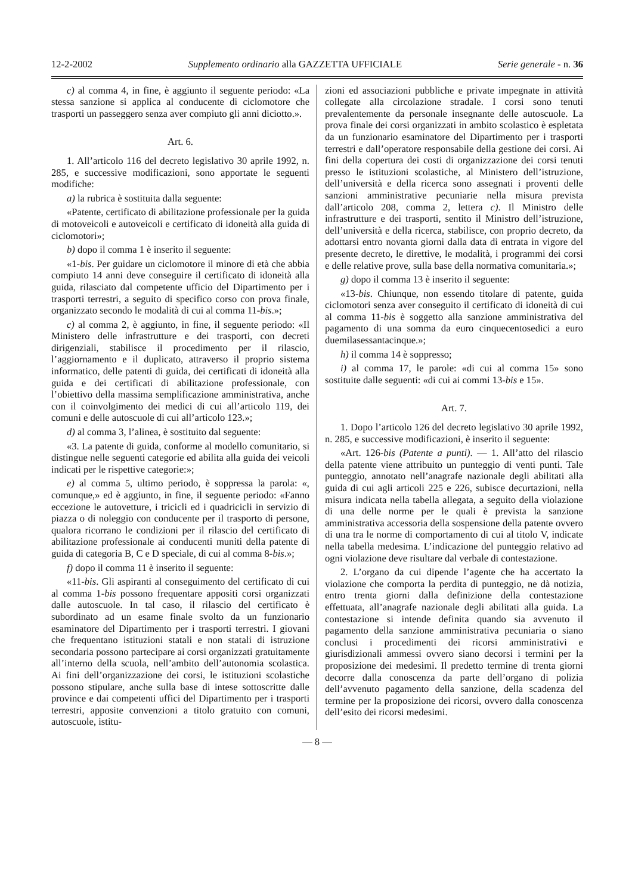12-2-2002 Supplemento ordinario alla GAZZETTA UFFICIALE Serie generale - n. 36
c) al comma 4, in fine, è aggiunto il seguente periodo: «La stessa sanzione si applica al conducente di ciclomotore che trasporti un passeggero senza aver compiuto gli anni diciotto.».
Art. 6.
1. All’articolo 116 del decreto legislativo 30 aprile 1992, n. 285, e successive modificazioni, sono apportate le seguenti modifiche:
a) la rubrica è sostituita dalla seguente:
«Patente, certificato di abilitazione professionale per la guida di motoveicoli e autoveicoli e certificato di idoneità alla guida di ciclomotori»;
b) dopo il comma 1 è inserito il seguente:
«1-bis. Per guidare un ciclomotore il minore di età che abbia compiuto 14 anni deve conseguire il certificato di idoneità alla guida, rilasciato dal competente ufficio del Dipartimento per i trasporti terrestri, a seguito di specifico corso con prova finale, organizzato secondo le modalità di cui al comma 11-bis.»;
c) al comma 2, è aggiunto, in fine, il seguente periodo: «Il Ministero delle infrastrutture e dei trasporti, con decreti dirigenziali, stabilisce il procedimento per il rilascio, l’aggiornamento e il duplicato, attraverso il proprio sistema informatico, delle patenti di guida, dei certificati di idoneità alla guida e dei certificati di abilitazione professionale, con l’obiettivo della massima semplificazione amministrativa, anche con il coinvolgimento dei medici di cui all’articolo 119, dei comuni e delle autoscuole di cui all’articolo 123.»;
d) al comma 3, l’alinea, è sostituito dal seguente:
«3. La patente di guida, conforme al modello comunitario, si distingue nelle seguenti categorie ed abilita alla guida dei veicoli indicati per le rispettive categorie:»;
e) al comma 5, ultimo periodo, è soppressa la parola: «, comunque,» ed è aggiunto, in fine, il seguente periodo: «Fanno eccezione le autovetture, i tricicli ed i quadricicli in servizio di piazza o di noleggio con conducente per il trasporto di persone, qualora ricorrano le condizioni per il rilascio del certificato di abilitazione professionale ai conducenti muniti della patente di guida di categoria B, C e D speciale, di cui al comma 8-bis.»;
f) dopo il comma 11 è inserito il seguente:
«11-bis. Gli aspiranti al conseguimento del certificato di cui al comma 1-bis possono frequentare appositi corsi organizzati dalle autoscuole. In tal caso, il rilascio del certificato è subordinato ad un esame finale svolto da un funzionario esaminatore del Dipartimento per i trasporti terrestri. I giovani che frequentano istituzioni statali e non statali di istruzione secondaria possono partecipare ai corsi organizzati gratuitamente all’interno della scuola, nell’ambito dell’autonomia scolastica. Ai fini dell’organizzazione dei corsi, le istituzioni scolastiche possono stipulare, anche sulla base di intese sottoscritte dalle province e dai competenti uffici del Dipartimento per i trasporti terrestri, apposite convenzioni a titolo gratuito con comuni, autoscuole, istitu-
zioni ed associazioni pubbliche e private impegnate in attività collegate alla circolazione stradale. I corsi sono tenuti prevalentemente da personale insegnante delle autoscuole. La prova finale dei corsi organizzati in ambito scolastico è espletata da un funzionario esaminatore del Dipartimento per i trasporti terrestri e dall’operatore responsabile della gestione dei corsi. Ai fini della copertura dei costi di organizzazione dei corsi tenuti presso le istituzioni scolastiche, al Ministero dell’istruzione, dell’università e della ricerca sono assegnati i proventi delle sanzioni amministrative pecuniarie nella misura prevista dall’articolo 208, comma 2, lettera c). Il Ministro delle infrastrutture e dei trasporti, sentito il Ministro dell’istruzione, dell’università e della ricerca, stabilisce, con proprio decreto, da adottarsi entro novanta giorni dalla data di entrata in vigore del presente decreto, le direttive, le modalità, i programmi dei corsi e delle relative prove, sulla base della normativa comunitaria.»;
g) dopo il comma 13 è inserito il seguente:
«13-bis. Chiunque, non essendo titolare di patente, guida ciclomotori senza aver conseguito il certificato di idoneità di cui al comma 11-bis è soggetto alla sanzione amministrativa del pagamento di una somma da euro cinquecentosedici a euro duemilasessantacinque.»;
h) il comma 14 è soppresso;
i) al comma 17, le parole: «di cui al comma 15» sono sostituite dalle seguenti: «di cui ai commi 13-bis e 15».
Art. 7.
1. Dopo l’articolo 126 del decreto legislativo 30 aprile 1992, n. 285, e successive modificazioni, è inserito il seguente:
«Art. 126-bis (Patente a punti). — 1. All’atto del rilascio della patente viene attribuito un punteggio di venti punti. Tale punteggio, annotato nell’anagrafe nazionale degli abilitati alla guida di cui agli articoli 225 e 226, subisce decurtazioni, nella misura indicata nella tabella allegata, a seguito della violazione di una delle norme per le quali è prevista la sanzione amministrativa accessoria della sospensione della patente ovvero di una tra le norme di comportamento di cui al titolo V, indicate nella tabella medesima. L’indicazione del punteggio relativo ad ogni violazione deve risultare dal verbale di contestazione.
2. L’organo da cui dipende l’agente che ha accertato la violazione che comporta la perdita di punteggio, ne dà notizia, entro trenta giorni dalla definizione della contestazione effettuata, all’anagrafe nazionale degli abilitati alla guida. La contestazione si intende definita quando sia avvenuto il pagamento della sanzione amministrativa pecuniaria o siano conclusi i procedimenti dei ricorsi amministrativi e giurisdizionali ammessi ovvero siano decorsi i termini per la proposizione dei medesimi. Il predetto termine di trenta giorni decorre dalla conoscenza da parte dell’organo di polizia dell’avvenuto pagamento della sanzione, della scadenza del termine per la proposizione dei ricorsi, ovvero dalla conoscenza dell’esito dei ricorsi medesimi.
— 8 —